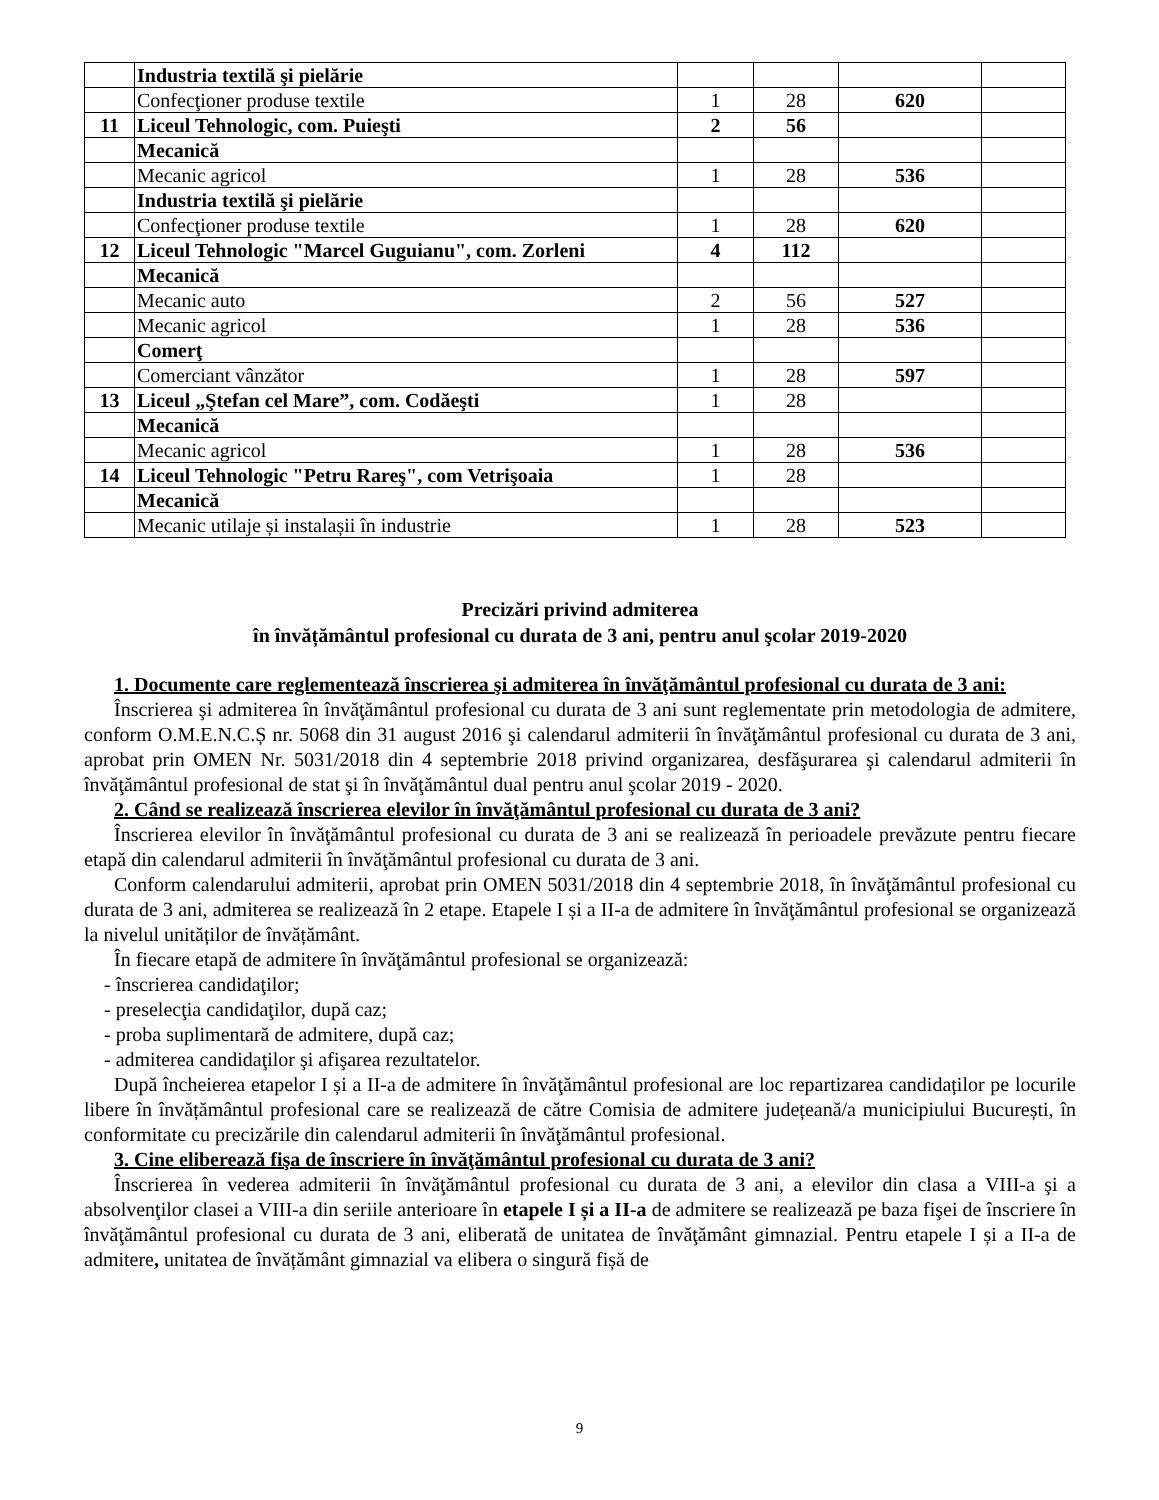| | Industria textilă şi pielărie | | | | |
| | Confecţioner produse textile | 1 | 28 | 620 | |
| 11 | Liceul Tehnologic, com. Puieşti | 2 | 56 | | |
| | Mecanică | | | | |
| | Mecanic agricol | 1 | 28 | 536 | |
| | Industria textilă şi pielărie | | | | |
| | Confecţioner produse textile | 1 | 28 | 620 | |
| 12 | Liceul Tehnologic "Marcel Guguianu", com. Zorleni | 4 | 112 | | |
| | Mecanică | | | | |
| | Mecanic auto | 2 | 56 | 527 | |
| | Mecanic agricol | 1 | 28 | 536 | |
| | Comerţ | | | | |
| | Comerciant vânzător | 1 | 28 | 597 | |
| 13 | Liceul „Ştefan cel Mare”, com. Codăeşti | 1 | 28 | | |
| | Mecanică | | | | |
| | Mecanic agricol | 1 | 28 | 536 | |
| 14 | Liceul Tehnologic "Petru Rareş", com Vetrişoaia | 1 | 28 | | |
| | Mecanică | | | | |
| | Mecanic utilaje și instalașii în industrie | 1 | 28 | 523 | |
Precizări privind admiterea
în învățământul profesional cu durata de 3 ani, pentru anul şcolar 2019-2020
1. Documente care reglementează înscrierea şi admiterea în învăţământul profesional cu durata de 3 ani:
Înscrierea şi admiterea în învăţământul profesional cu durata de 3 ani sunt reglementate prin metodologia de admitere, conform O.M.E.N.C.Ș nr. 5068 din 31 august 2016 şi calendarul admiterii în învăţământul profesional cu durata de 3 ani, aprobat prin OMEN Nr. 5031/2018 din 4 septembrie 2018 privind organizarea, desfăşurarea şi calendarul admiterii în învăţământul profesional de stat şi în învăţământul dual pentru anul şcolar 2019 - 2020.
2. Când se realizează înscrierea elevilor în învăţământul profesional cu durata de 3 ani?
Înscrierea elevilor în învăţământul profesional cu durata de 3 ani se realizează în perioadele prevăzute pentru fiecare etapă din calendarul admiterii în învăţământul profesional cu durata de 3 ani.
Conform calendarului admiterii, aprobat prin OMEN 5031/2018 din 4 septembrie 2018, în învăţământul profesional cu durata de 3 ani, admiterea se realizează în 2 etape. Etapele I și a II-a de admitere în învăţământul profesional se organizează la nivelul unităților de învățământ.
În fiecare etapă de admitere în învăţământul profesional se organizează:
- înscrierea candidaţilor;
- preselecţia candidaţilor, după caz;
- proba suplimentară de admitere, după caz;
- admiterea candidaţilor şi afişarea rezultatelor.
După încheierea etapelor I și a II-a de admitere în învăţământul profesional are loc repartizarea candidaților pe locurile libere în învățământul profesional care se realizează de către Comisia de admitere județeană/a municipiului București, în conformitate cu precizările din calendarul admiterii în învăţământul profesional.
3. Cine eliberează fişa de înscriere în învăţământul profesional cu durata de 3 ani?
Înscrierea în vederea admiterii în învăţământul profesional cu durata de 3 ani, a elevilor din clasa a VIII-a şi a absolvenţilor clasei a VIII-a din seriile anterioare în etapele I și a II-a de admitere se realizează pe baza fişei de înscriere în învăţământul profesional cu durata de 3 ani, eliberată de unitatea de învăţământ gimnazial. Pentru etapele I și a II-a de admitere, unitatea de învățământ gimnazial va elibera o singură fișă de
9